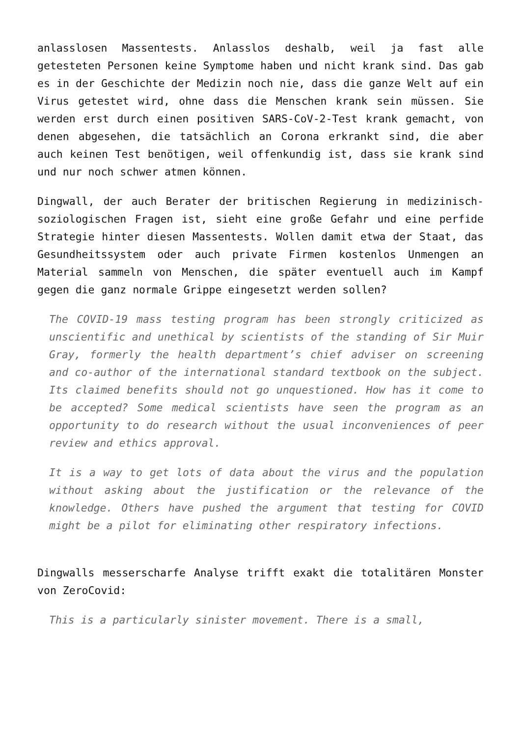anlasslosen Massentests. Anlasslos deshalb, weil ja fast alle getesteten Personen keine Symptome haben und nicht krank sind. Das gab es in der Geschichte der Medizin noch nie, dass die ganze Welt auf ein Virus getestet wird, ohne dass die Menschen krank sein müssen. Sie werden erst durch einen positiven SARS-CoV-2-Test krank gemacht, von denen abgesehen, die tatsächlich an Corona erkrankt sind, die aber auch keinen Test benötigen, weil offenkundig ist, dass sie krank sind und nur noch schwer atmen können.
Dingwall, der auch Berater der britischen Regierung in medizinisch-soziologischen Fragen ist, sieht eine große Gefahr und eine perfide Strategie hinter diesen Massentests. Wollen damit etwa der Staat, das Gesundheitssystem oder auch private Firmen kostenlos Unmengen an Material sammeln von Menschen, die später eventuell auch im Kampf gegen die ganz normale Grippe eingesetzt werden sollen?
The COVID-19 mass testing program has been strongly criticized as unscientific and unethical by scientists of the standing of Sir Muir Gray, formerly the health department’s chief adviser on screening and co-author of the international standard textbook on the subject. Its claimed benefits should not go unquestioned. How has it come to be accepted? Some medical scientists have seen the program as an opportunity to do research without the usual inconveniences of peer review and ethics approval.
It is a way to get lots of data about the virus and the population without asking about the justification or the relevance of the knowledge. Others have pushed the argument that testing for COVID might be a pilot for eliminating other respiratory infections.
Dingwalls messerscharfe Analyse trifft exakt die totalitären Monster von ZeroCovid:
This is a particularly sinister movement. There is a small,